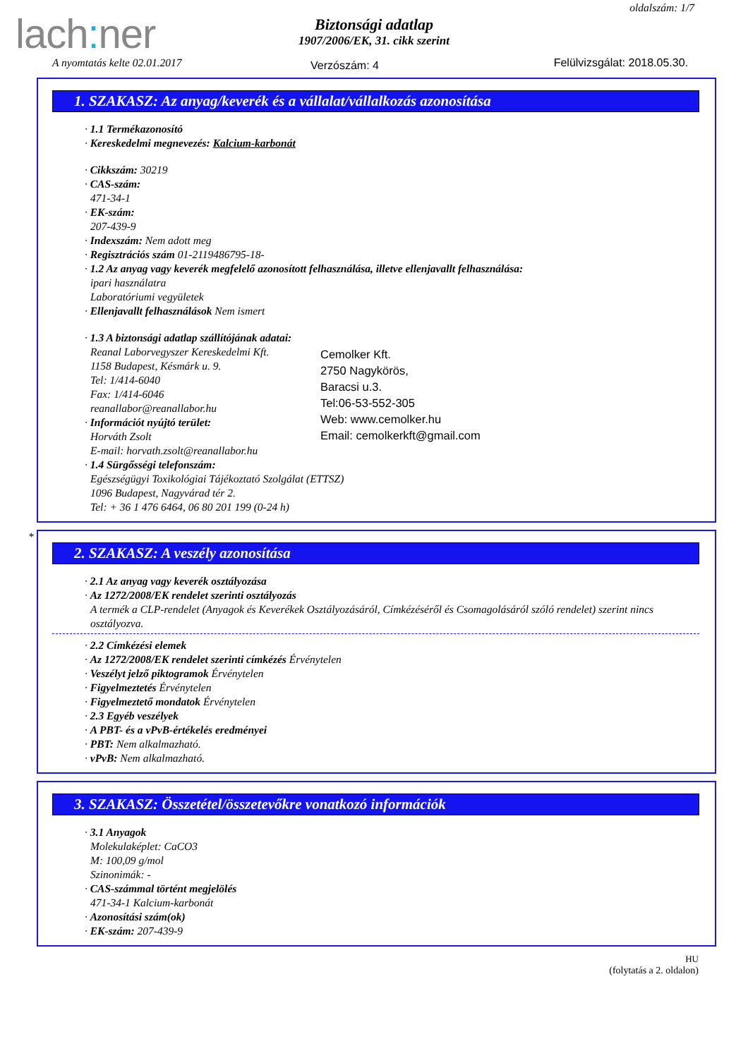lach: ner
oldalszám: 1/7
Biztonsági adatlap
1907/2006/EK, 31. cikk szerint
A nyomtatás kelte 02.01.2017 Verzószám: 4 Felülvizsgálat: 2018.05.30.
1. SZAKASZ: Az anyag/keverék és a vállalat/vállalkozás azonosítása
· 1.1 Termékazonosító
· Kereskedelmi megnevezés: Kalcium-karbonát
· Cikkszám: 30219
· CAS-szám:
471-34-1
· EK-szám:
207-439-9
· Indexszám: Nem adott meg
· Regisztrációs szám 01-2119486795-18-
· 1.2 Az anyag vagy keverék megfelelő azonosított felhasználása, illetve ellenjavallt felhasználása:
ipari használatra
Laboratóriumi vegyületek
· Ellenjavallt felhasználások Nem ismert
· 1.3 A biztonsági adatlap szállítójának adatai:
Reanal Laborvegyszer Kereskedelmi Kft.
1158 Budapest, Késmárk u. 9.
Tel: 1/414-6040
Fax: 1/414-6046
reanallabor@reanallabor.hu
· Információt nyújtó terület:
Horváth Zsolt
E-mail: horvath.zsolt@reanallabor.hu
Cemolker Kft.
2750 Nagykörös,
Baracsi u.3.
Tel:06-53-552-305
Web: www.cemolker.hu
Email: cemolkerkft@gmail.com
· 1.4 Sürgősségi telefonszám:
Egészségügyi Toxikológiai Tájékoztató Szolgálat (ETTSZ)
1096 Budapest, Nagyvárad tér 2.
Tel: + 36 1 476 6464, 06 80 201 199 (0-24 h)
*
2. SZAKASZ: A veszély azonosítása
· 2.1 Az anyag vagy keverék osztályozása
· Az 1272/2008/EK rendelet szerinti osztályozás
A termék a CLP-rendelet (Anyagok és Keverékek Osztályozásáról, Címkézéséről és Csomagolásáról szóló rendelet) szerint nincs osztályozva.
· 2.2 Címkézési elemek
· Az 1272/2008/EK rendelet szerinti címkézés Érvénytelen
· Veszélyt jelző piktogramok Érvénytelen
· Figyelmeztetés Érvénytelen
· Figyelmeztető mondatok Érvénytelen
· 2.3 Egyéb veszélyek
· A PBT- és a vPvB-értékelés eredményei
· PBT: Nem alkalmazható.
· vPvB: Nem alkalmazható.
3. SZAKASZ: Összetétel/összetevőkre vonatkozó információk
· 3.1 Anyagok
Molekulaképlet: CaCO3
M: 100,09 g/mol
Szinonimák: -
· CAS-számmal történt megjelölés
471-34-1 Kalcium-karbonát
· Azonosítási szám(ok)
· EK-szám: 207-439-9
HU
(folytatás a 2. oldalon)